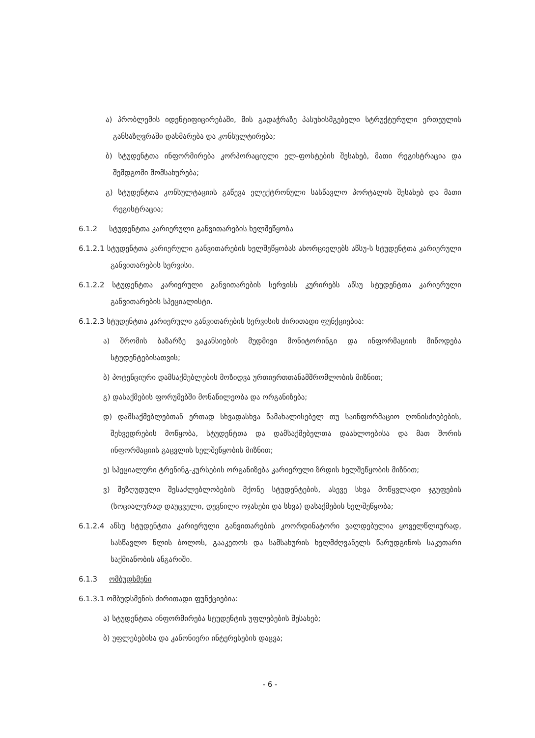ა) პრობლემის იდენტიფიცირებაში, მის გადაჭრაზე პასუხისმგებელი სტრუქტურული ერთეულის განსაზღვრაში დახმარება და კონსულტირება;
ბ) სტუდენტთა ინფორმირება კორპორაციული ელ-ფოსტების შესახებ, მათი რეგისტრაცია და შემდგომი მომსახურება;
გ) სტუდენტთა კონსულტაციის გაწევა ელექტრონული სასწავლო პორტალის შესახებ და მათი რეგისტრაცია;
6.1.2 სტუდენტთა კარიერული განვითარების ხელშეწყობა
6.1.2.1 სტუდენტთა კარიერული განვითარების ხელშეწყობას ახორციელებს აწსუ-ს სტუდენტთა კარიერული განვითარების სერვისი.
6.1.2.2 სტუდენტთა კარიერული განვითარების სერვისს კურირებს აწსუ სტუდენტთა კარიერული განვითარების სპეციალისტი.
6.1.2.3 სტუდენტთა კარიერული განვითარების სერვისის ძირითადი ფუნქციებია:
ა) შრომის ბაზარზე ვაკანსიების მუდმივი მონიტორინგი და ინფორმაციის მიწოდება სტუდენტებისათვის;
ბ) პოტენციური დამსაქმებლების მოზიდვა ურთიერთთანამშრომლობის მიზნით;
გ) დასაქმების ფორუმებში მონაწილეობა და ორგანიზება;
დ) დამსაქმებლებთან ერთად სხვადასხვა წამახალისებელ თუ საინფორმაციო ღონისძიებების, შეხვედრების მოწყობა, სტუდენტთა და დამსაქმებელთა დაახლოებისა და მათ შორის ინფორმაციის გაცვლის ხელშეწყობის მიზნით;
ე) სპეციალური ტრენინგ-კურსების ორგანიზება კარიერული ზრდის ხელშეწყობის მიზნით;
ვ) შეზღუდული შესაძლებლობების მქონე სტუდენტების, ასევე სხვა მოწყვლადი ჯგუფების (სოციალურად დაუცველი, დევნილი ოჯახები და სხვა) დასაქმების ხელშეწყობა;
6.1.2.4 აწსუ სტუდენტთა კარიერული განვითარების კოორდინატორი ვალდებულია ყოველწლიურად, სასწავლო წლის ბოლოს, გააკეთოს და სამსახურის ხელმძღვანელს წარუდგინოს საკუთარი საქმიანობის ანგარიში.
6.1.3 ომბუდსმენი
6.1.3.1 ომბუდსმენის ძირითადი ფუნქციებია:
ა) სტუდენტთა ინფორმირება სტუდენტის უფლებების შესახებ;
ბ) უფლებებისა და კანონიერი ინტერესების დაცვა;
- 6 -